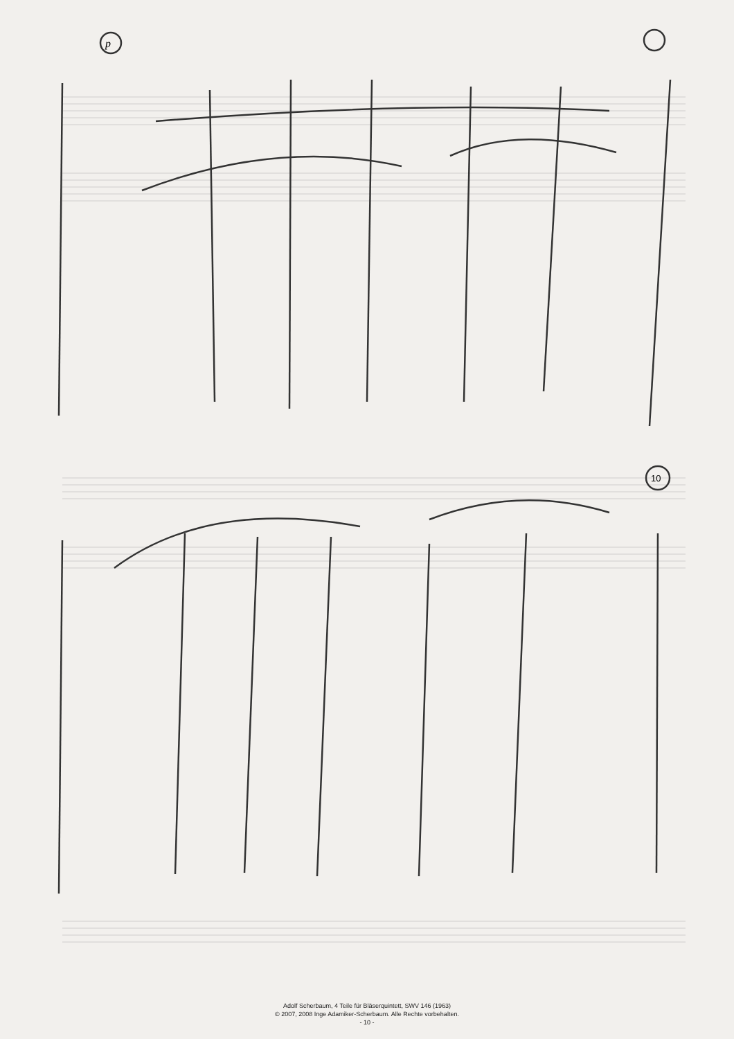10
p
Adolf Scherbaum, 4 Teile für Bläserquintett, SWV 146 (1963)
© 2007, 2008 Inge Adamiker-Scherbaum. Alle Rechte vorbehalten.
- 10 -